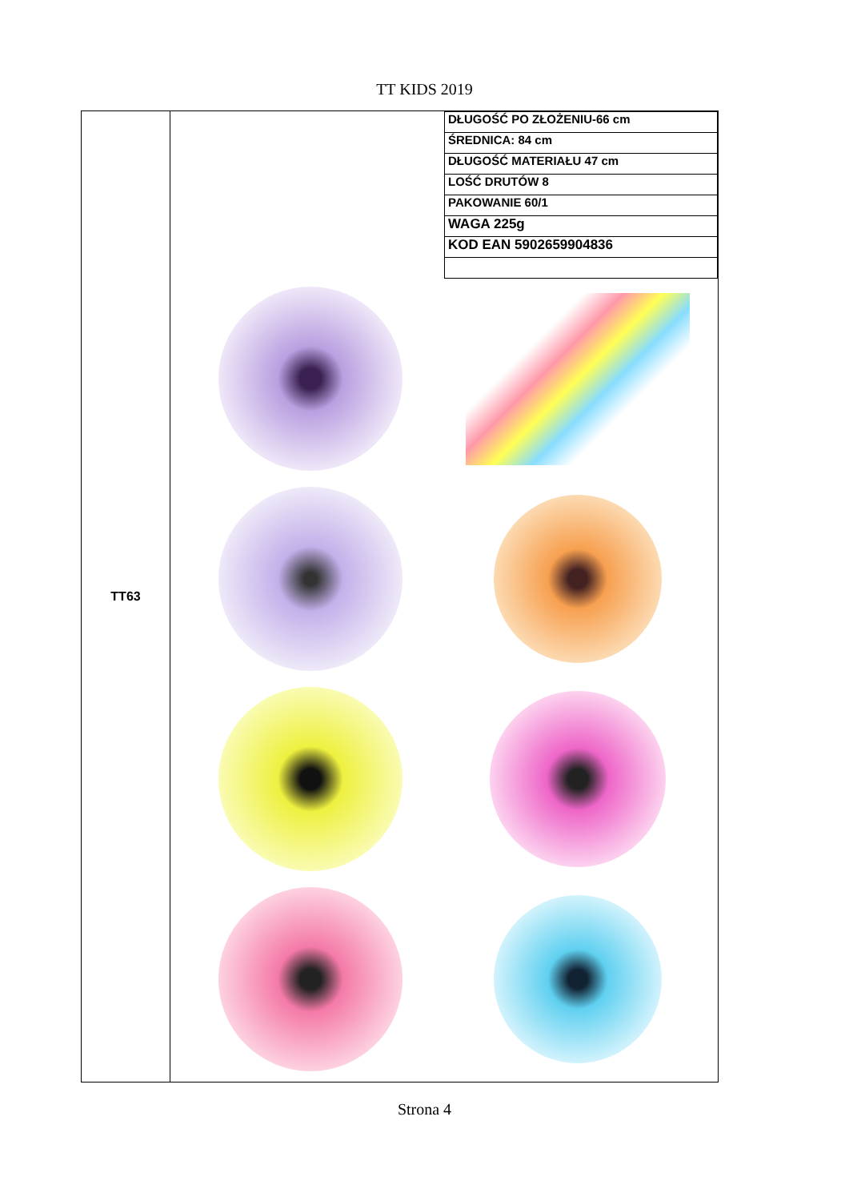TT KIDS 2019
| TT63 | / DŁUGOŚĆ PO ZŁOŻENIU-66 cm / / ŚREDNICA: 84 cm / / DŁUGOŚĆ MATERIAŁU 47 cm / / LOŚĆ DRUTÓW 8 / / PAKOWANIE 60/1 / / WAGA 225g / / KOD EAN 5902659904836 / |
Strona 4